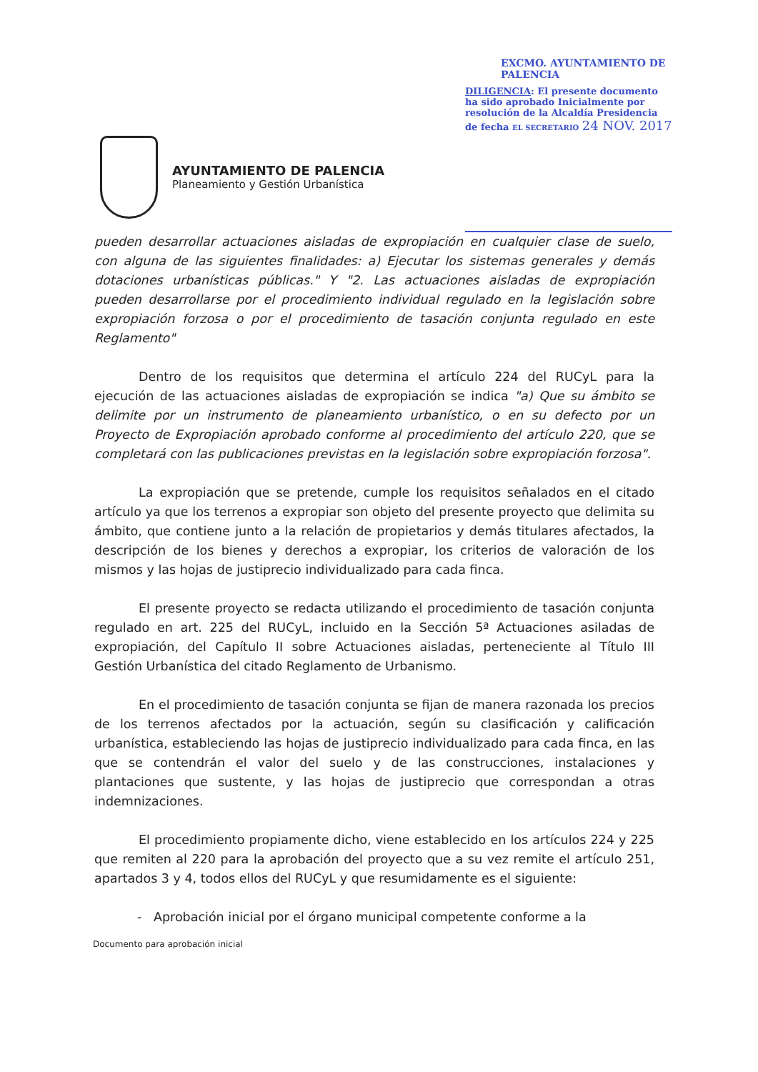AYUNTAMIENTO DE PALENCIA
Planeamiento y Gestión Urbanística
EXCMO. AYUNTAMIENTO DE PALENCIA
DILIGENCIA: El presente documento ha sido aprobado Inicialmente por resolución de la Alcaldía Presidencia de fecha EL SECRETARIO 24 NOV. 2017
pueden desarrollar actuaciones aisladas de expropiación en cualquier clase de suelo, con alguna de las siguientes finalidades: a) Ejecutar los sistemas generales y demás dotaciones urbanísticas públicas." Y "2. Las actuaciones aisladas de expropiación pueden desarrollarse por el procedimiento individual regulado en la legislación sobre expropiación forzosa o por el procedimiento de tasación conjunta regulado en este Reglamento"
Dentro de los requisitos que determina el artículo 224 del RUCyL para la ejecución de las actuaciones aisladas de expropiación se indica "a) Que su ámbito se delimite por un instrumento de planeamiento urbanístico, o en su defecto por un Proyecto de Expropiación aprobado conforme al procedimiento del artículo 220, que se completará con las publicaciones previstas en la legislación sobre expropiación forzosa".
La expropiación que se pretende, cumple los requisitos señalados en el citado artículo ya que los terrenos a expropiar son objeto del presente proyecto que delimita su ámbito, que contiene junto a la relación de propietarios y demás titulares afectados, la descripción de los bienes y derechos a expropiar, los criterios de valoración de los mismos y las hojas de justiprecio individualizado para cada finca.
El presente proyecto se redacta utilizando el procedimiento de tasación conjunta regulado en art. 225 del RUCyL, incluido en la Sección 5ª Actuaciones asiladas de expropiación, del Capítulo II sobre Actuaciones aisladas, perteneciente al Título III Gestión Urbanística del citado Reglamento de Urbanismo.
En el procedimiento de tasación conjunta se fijan de manera razonada los precios de los terrenos afectados por la actuación, según su clasificación y calificación urbanística, estableciendo las hojas de justiprecio individualizado para cada finca, en las que se contendrán el valor del suelo y de las construcciones, instalaciones y plantaciones que sustente, y las hojas de justiprecio que correspondan a otras indemnizaciones.
El procedimiento propiamente dicho, viene establecido en los artículos 224 y 225 que remiten al 220 para la aprobación del proyecto que a su vez remite el artículo 251, apartados 3 y 4, todos ellos del RUCyL y que resumidamente es el siguiente:
- Aprobación inicial por el órgano municipal competente conforme a la
Documento para aprobación inicial